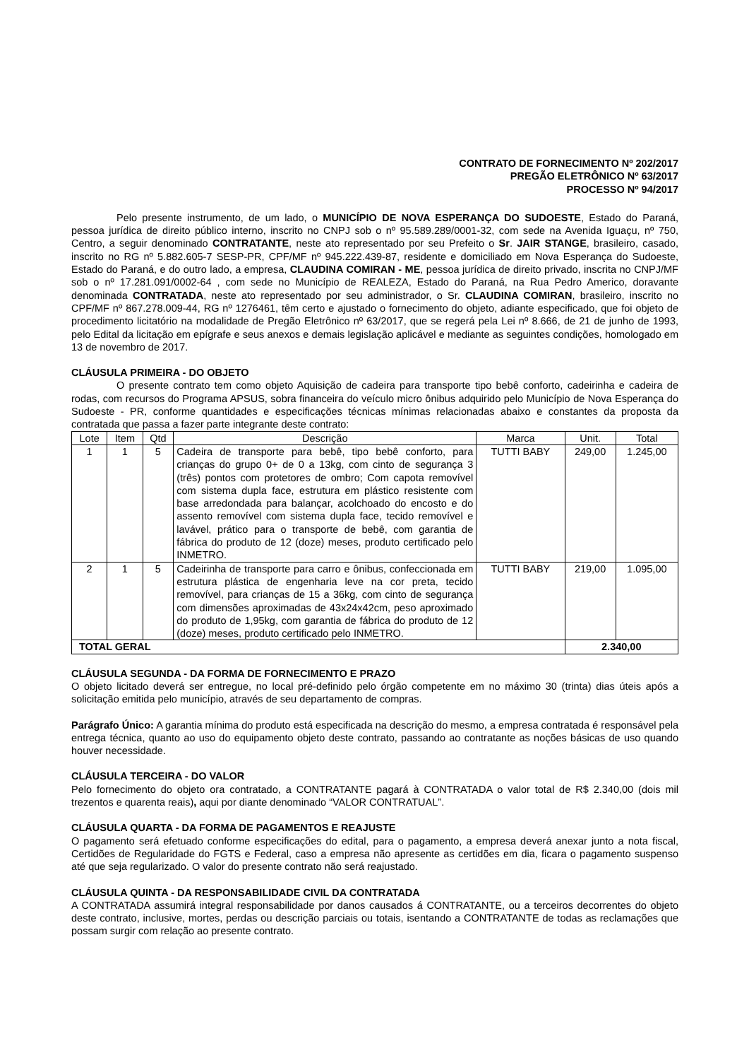CONTRATO DE FORNECIMENTO Nº 202/2017
PREGÃO ELETRÔNICO Nº 63/2017
PROCESSO Nº 94/2017
Pelo presente instrumento, de um lado, o MUNICÍPIO DE NOVA ESPERANÇA DO SUDOESTE, Estado do Paraná, pessoa jurídica de direito público interno, inscrito no CNPJ sob o nº 95.589.289/0001-32, com sede na Avenida Iguaçu, nº 750, Centro, a seguir denominado CONTRATANTE, neste ato representado por seu Prefeito o Sr. JAIR STANGE, brasileiro, casado, inscrito no RG nº 5.882.605-7 SESP-PR, CPF/MF nº 945.222.439-87, residente e domiciliado em Nova Esperança do Sudoeste, Estado do Paraná, e do outro lado, a empresa, CLAUDINA COMIRAN - ME, pessoa jurídica de direito privado, inscrita no CNPJ/MF sob o nº 17.281.091/0002-64 , com sede no Município de REALEZA, Estado do Paraná, na Rua Pedro Americo, doravante denominada CONTRATADA, neste ato representado por seu administrador, o Sr. CLAUDINA COMIRAN, brasileiro, inscrito no CPF/MF nº 867.278.009-44, RG nº 1276461, têm certo e ajustado o fornecimento do objeto, adiante especificado, que foi objeto de procedimento licitatório na modalidade de Pregão Eletrônico nº 63/2017, que se regerá pela Lei nº 8.666, de 21 de junho de 1993, pelo Edital da licitação em epígrafe e seus anexos e demais legislação aplicável e mediante as seguintes condições, homologado em 13 de novembro de 2017.
CLÁUSULA PRIMEIRA - DO OBJETO
O presente contrato tem como objeto Aquisição de cadeira para transporte tipo bebê conforto, cadeirinha e cadeira de rodas, com recursos do Programa APSUS, sobra financeira do veículo micro ônibus adquirido pelo Município de Nova Esperança do Sudoeste - PR, conforme quantidades e especificações técnicas mínimas relacionadas abaixo e constantes da proposta da contratada que passa a fazer parte integrante deste contrato:
| Lote | Item | Qtd | Descrição | Marca | Unit. | Total |
| --- | --- | --- | --- | --- | --- | --- |
| 1 | 1 | 5 | Cadeira de transporte para bebê, tipo bebê conforto, para crianças do grupo 0+ de 0 a 13kg, com cinto de segurança 3 (três) pontos com protetores de ombro; Com capota removível com sistema dupla face, estrutura em plástico resistente com base arredondada para balançar, acolchoado do encosto e do assento removível com sistema dupla face, tecido removível e lavável, prático para o transporte de bebê, com garantia de fábrica do produto de 12 (doze) meses, produto certificado pelo INMETRO. | TUTTI BABY | 249,00 | 1.245,00 |
| 2 | 1 | 5 | Cadeirinha de transporte para carro e ônibus, confeccionada em estrutura plástica de engenharia leve na cor preta, tecido removível, para crianças de 15 a 36kg, com cinto de segurança com dimensões aproximadas de 43x24x42cm, peso aproximado do produto de 1,95kg, com garantia de fábrica do produto de 12 (doze) meses, produto certificado pelo INMETRO. | TUTTI BABY | 219,00 | 1.095,00 |
| TOTAL GERAL | | | | | 2.340,00 | |
CLÁUSULA SEGUNDA - DA FORMA DE FORNECIMENTO E PRAZO
O objeto licitado deverá ser entregue, no local pré-definido pelo órgão competente em no máximo 30 (trinta) dias úteis após a solicitação emitida pelo município, através de seu departamento de compras.
Parágrafo Único: A garantia mínima do produto está especificada na descrição do mesmo, a empresa contratada é responsável pela entrega técnica, quanto ao uso do equipamento objeto deste contrato, passando ao contratante as noções básicas de uso quando houver necessidade.
CLÁUSULA TERCEIRA - DO VALOR
Pelo fornecimento do objeto ora contratado, a CONTRATANTE pagará à CONTRATADA o valor total de R$ 2.340,00 (dois mil trezentos e quarenta reais), aqui por diante denominado “VALOR CONTRATUAL”.
CLÁUSULA QUARTA - DA FORMA DE PAGAMENTOS E REAJUSTE
O pagamento será efetuado conforme especificações do edital, para o pagamento, a empresa deverá anexar junto a nota fiscal, Certidões de Regularidade do FGTS e Federal, caso a empresa não apresente as certidões em dia, ficara o pagamento suspenso até que seja regularizado. O valor do presente contrato não será reajustado.
CLÁUSULA QUINTA - DA RESPONSABILIDADE CIVIL DA CONTRATADA
A CONTRATADA assumirá integral responsabilidade por danos causados á CONTRATANTE, ou a terceiros decorrentes do objeto deste contrato, inclusive, mortes, perdas ou descrição parciais ou totais, isentando a CONTRATANTE de todas as reclamações que possam surgir com relação ao presente contrato.